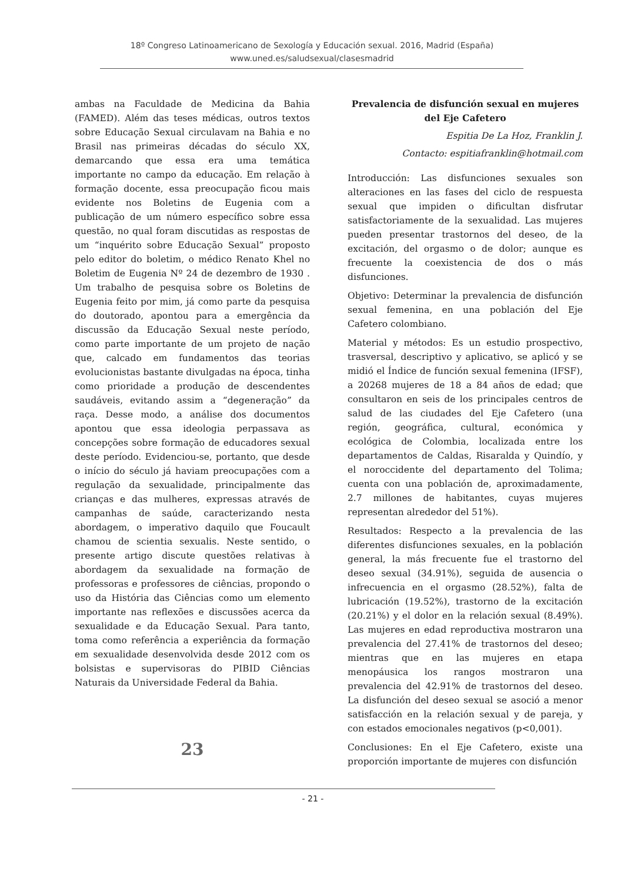18º Congreso Latinoamericano de Sexología y Educación sexual. 2016, Madrid (España)
www.uned.es/saludsexual/clasesmadrid
ambas na Faculdade de Medicina da Bahia (FAMED). Além das teses médicas, outros textos sobre Educação Sexual circulavam na Bahia e no Brasil nas primeiras décadas do século XX, demarcando que essa era uma temática importante no campo da educação. Em relação à formação docente, essa preocupação ficou mais evidente nos Boletins de Eugenia com a publicação de um número específico sobre essa questão, no qual foram discutidas as respostas de um “inquérito sobre Educação Sexual” proposto pelo editor do boletim, o médico Renato Khel no Boletim de Eugenia Nº 24 de dezembro de 1930 . Um trabalho de pesquisa sobre os Boletins de Eugenia feito por mim, já como parte da pesquisa do doutorado, apontou para a emergência da discussão da Educação Sexual neste período, como parte importante de um projeto de nação que, calcado em fundamentos das teorias evolucionistas bastante divulgadas na época, tinha como prioridade a produção de descendentes saudáveis, evitando assim a “degeneração” da raça. Desse modo, a análise dos documentos apontou que essa ideologia perpassava as concepções sobre formação de educadores sexual deste período. Evidenciou-se, portanto, que desde o início do século já haviam preocupações com a regulação da sexualidade, principalmente das crianças e das mulheres, expressas através de campanhas de saúde, caracterizando nesta abordagem, o imperativo daquilo que Foucault chamou de scientia sexualis. Neste sentido, o presente artigo discute questões relativas à abordagem da sexualidade na formação de professoras e professores de ciências, propondo o uso da História das Ciências como um elemento importante nas reflexões e discussões acerca da sexualidade e da Educação Sexual. Para tanto, toma como referência a experiência da formação em sexualidade desenvolvida desde 2012 com os bolsistas e supervisoras do PIBID Ciências Naturais da Universidade Federal da Bahia.
23
Prevalencia de disfunción sexual en mujeres del Eje Cafetero
Espitia De La Hoz, Franklin J.
Contacto: espitiafranklin@hotmail.com
Introducción: Las disfunciones sexuales son alteraciones en las fases del ciclo de respuesta sexual que impiden o dificultan disfrutar satisfactoriamente de la sexualidad. Las mujeres pueden presentar trastornos del deseo, de la excitación, del orgasmo o de dolor; aunque es frecuente la coexistencia de dos o más disfunciones.
Objetivo: Determinar la prevalencia de disfunción sexual femenina, en una población del Eje Cafetero colombiano.
Material y métodos: Es un estudio prospectivo, trasversal, descriptivo y aplicativo, se aplicó y se midió el Índice de función sexual femenina (IFSF), a 20268 mujeres de 18 a 84 años de edad; que consultaron en seis de los principales centros de salud de las ciudades del Eje Cafetero (una región, geográfica, cultural, económica y ecológica de Colombia, localizada entre los departamentos de Caldas, Risaralda y Quindío, y el noroccidente del departamento del Tolima; cuenta con una población de, aproximadamente, 2.7 millones de habitantes, cuyas mujeres representan alrededor del 51%).
Resultados: Respecto a la prevalencia de las diferentes disfunciones sexuales, en la población general, la más frecuente fue el trastorno del deseo sexual (34.91%), seguida de ausencia o infrecuencia en el orgasmo (28.52%), falta de lubricación (19.52%), trastorno de la excitación (20.21%) y el dolor en la relación sexual (8.49%). Las mujeres en edad reproductiva mostraron una prevalencia del 27.41% de trastornos del deseo; mientras que en las mujeres en etapa menopáusica los rangos mostraron una prevalencia del 42.91% de trastornos del deseo. La disfunción del deseo sexual se asoció a menor satisfacción en la relación sexual y de pareja, y con estados emocionales negativos (p<0,001).
Conclusiones: En el Eje Cafetero, existe una proporción importante de mujeres con disfunción
- 21 -